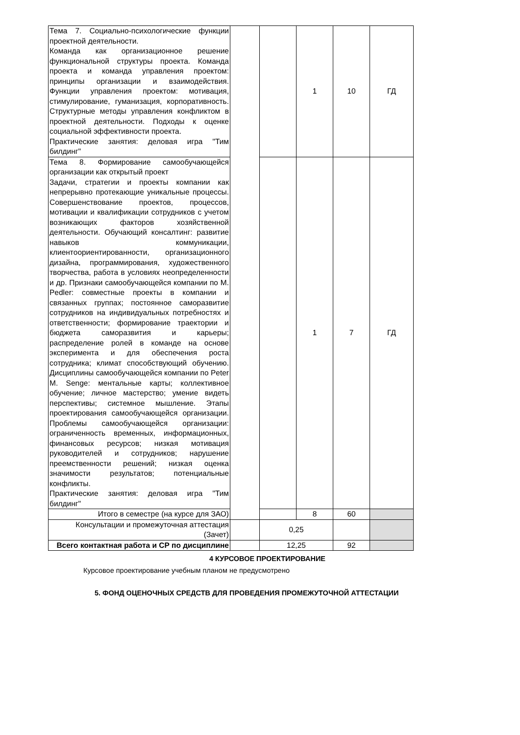| Тема 7. Социально-психологические функции проектной деятельности. Команда как организационное решение функциональной структуры проекта. Команда проекта и команда управления проектом: принципы организации и взаимодействия. Функции управления проектом: мотивация, стимулирование, гуманизация, корпоративность. Структурные методы управления конфликтом в проектной деятельности. Подходы к оценке социальной эффективности проекта. Практические занятия: деловая игра "Тим билдинг" | | | 1 | 10 | ГД |
| Тема 8. Формирование самообучающейся организации как открытый проект Задачи, стратегии и проекты компании как непрерывно протекающие уникальные процессы. Совершенствование проектов, процессов, мотивации и квалификации сотрудников с учетом возникающих факторов хозяйственной деятельности. Обучающий консалтинг: развитие навыков коммуникации, клиентоориентированности, организационного дизайна, программирования, художественного творчества, работа в условиях неопределенности и др. Признаки самообучающейся компании по M. Pedler: совместные проекты в компании и связанных группах; постоянное саморазвитие сотрудников на индивидуальных потребностях и ответственности; формирование траектории и бюджета саморазвития и карьеры; распределение ролей в команде на основе эксперимента и для обеспечения роста сотрудника; климат способствующий обучению. Дисциплины самообучающейся компании по Peter M. Senge: ментальные карты; коллективное обучение; личное мастерство; умение видеть перспективы; системное мышление. Этапы проектирования самообучающейся организации. Проблемы самообучающейся организации: ограниченность временных, информационных, финансовых ресурсов; низкая мотивация руководителей и сотрудников; нарушение преемственности решений; низкая оценка значимости результатов; потенциальные конфликты. Практические занятия: деловая игра "Тим билдинг" | | | 1 | 7 | ГД |
| Итого в семестре (на курсе для ЗАО) | | | 8 | 60 | |
| Консультации и промежуточная аттестация (Зачет) | | 0,25 | | | |
| Всего контактная работа и СР по дисциплине | | 12,25 | | 92 | |
4 КУРСОВОЕ ПРОЕКТИРОВАНИЕ
Курсовое проектирование учебным планом не предусмотрено
5. ФОНД ОЦЕНОЧНЫХ СРЕДСТВ ДЛЯ ПРОВЕДЕНИЯ ПРОМЕЖУТОЧНОЙ АТТЕСТАЦИИ